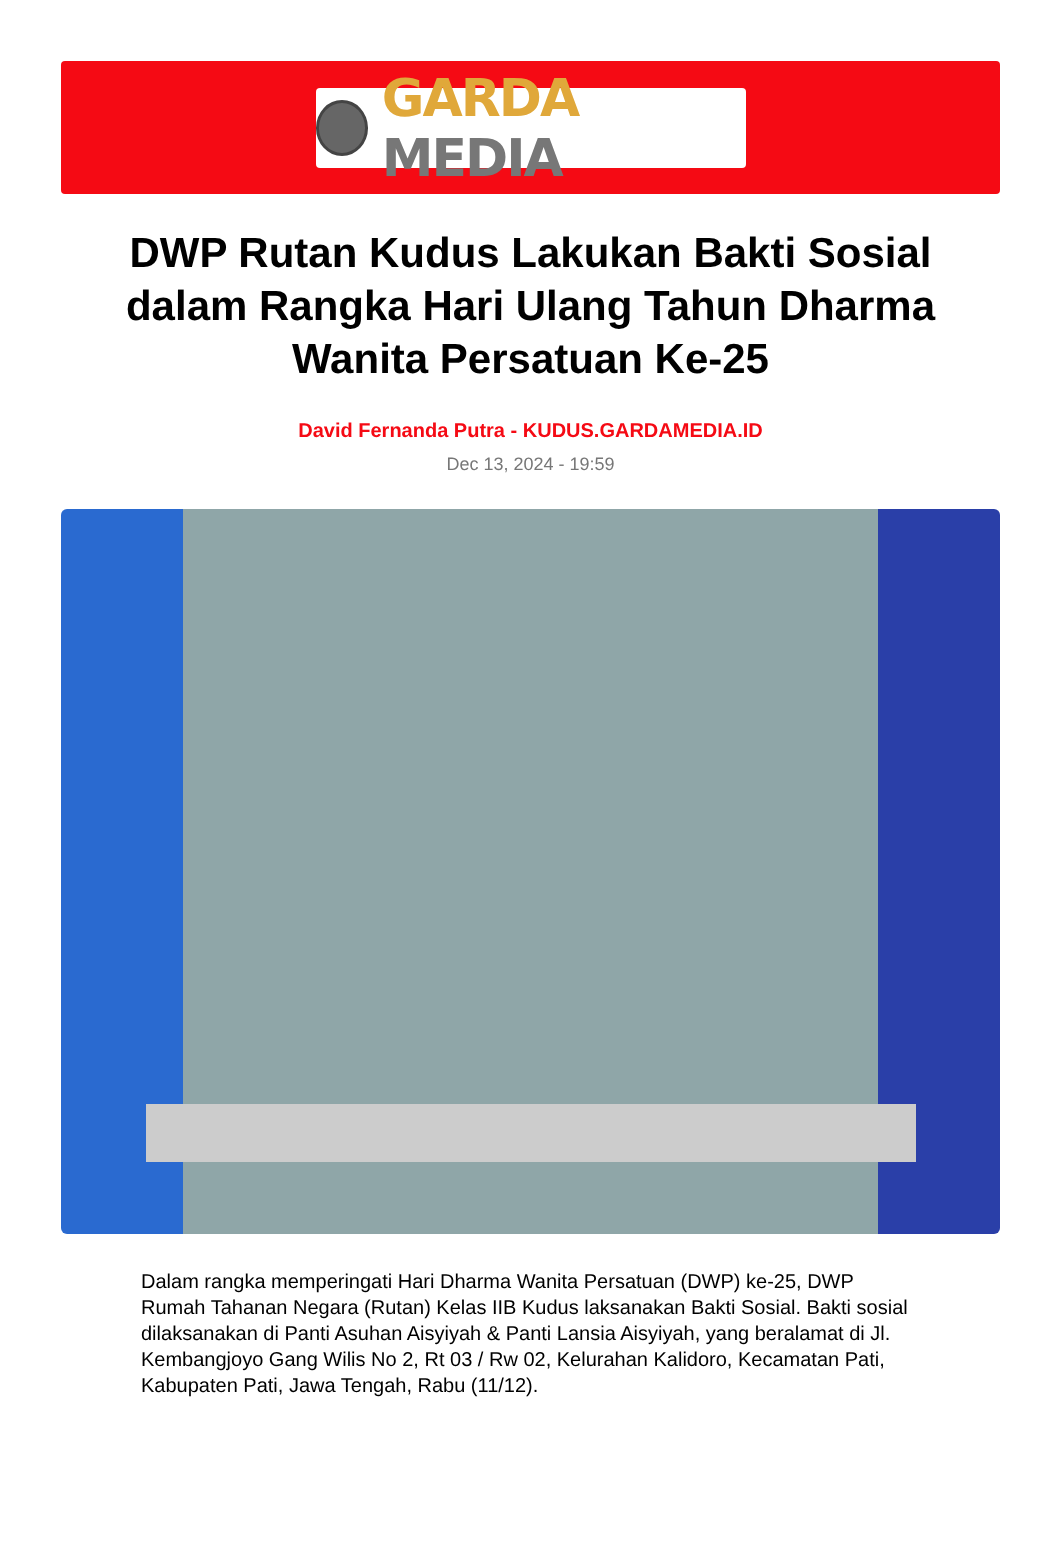GARDA MEDIA
DWP Rutan Kudus Lakukan Bakti Sosial dalam Rangka Hari Ulang Tahun Dharma Wanita Persatuan Ke-25
David Fernanda Putra - KUDUS.GARDAMEDIA.ID
Dec 13, 2024 - 19:59
Dalam rangka memperingati Hari Dharma Wanita Persatuan (DWP) ke-25, DWP Rumah Tahanan Negara (Rutan) Kelas IIB Kudus laksanakan Bakti Sosial. Bakti sosial dilaksanakan di Panti Asuhan Aisyiyah & Panti Lansia Aisyiyah, yang beralamat di Jl. Kembangjoyo Gang Wilis No 2, Rt 03 / Rw 02, Kelurahan Kalidoro, Kecamatan Pati, Kabupaten Pati, Jawa Tengah, Rabu (11/12).